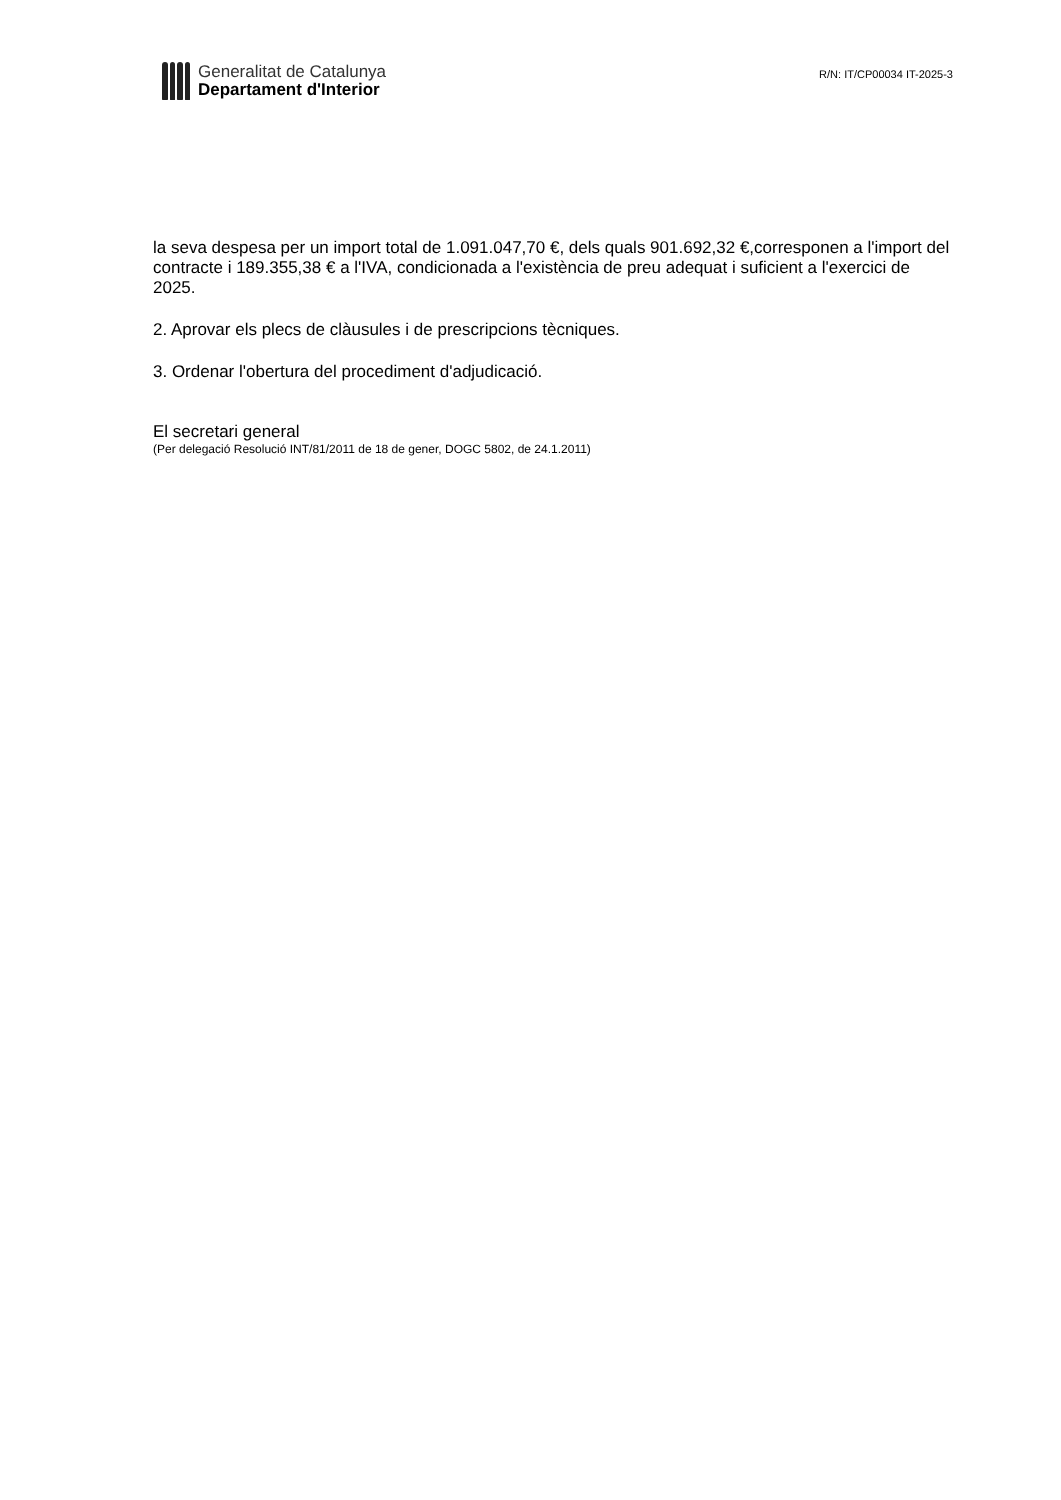Generalitat de Catalunya
Departament d'Interior
R/N: IT/CP00034 IT-2025-3
la seva despesa per un import total de 1.091.047,70 €, dels quals 901.692,32 €,corresponen a l'import del contracte i 189.355,38 € a l'IVA, condicionada a l'existència de preu adequat i suficient a l'exercici de 2025.
2. Aprovar els plecs de clàusules i de prescripcions tècniques.
3. Ordenar l'obertura del procediment d'adjudicació.
El secretari general
(Per delegació Resolució INT/81/2011 de 18 de gener, DOGC 5802, de 24.1.2011)